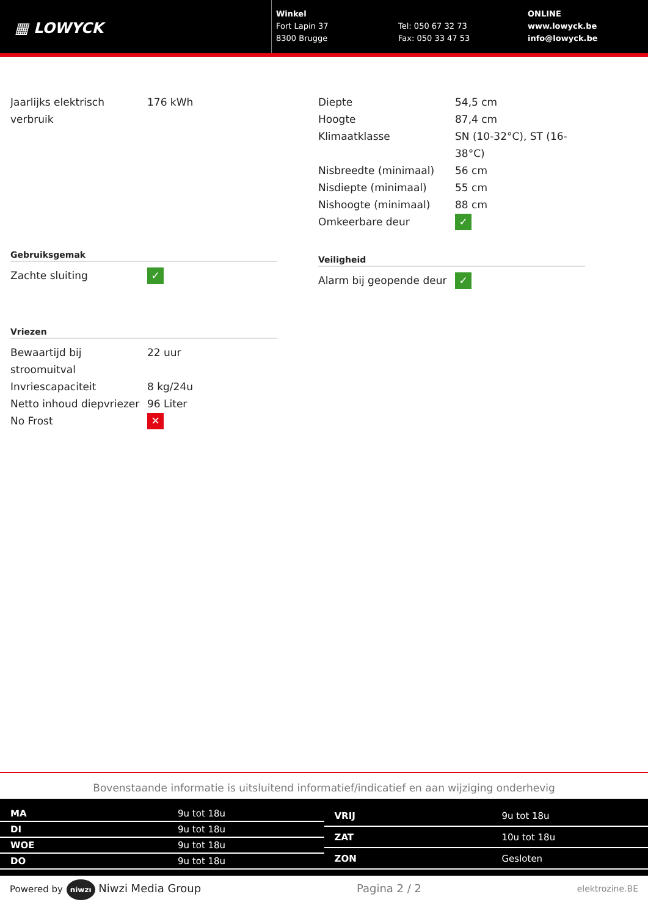▦ LOWYCK
Winkel
Fort Lapin 37
8300 Brugge
Tel: 050 67 32 73
Fax: 050 33 47 53
ONLINE
www.lowyck.be
info@lowyck.be
| Jaarlijks elektrisch verbruik | 176 kWh |
Gebruiksgemak
| Zachte sluiting | ✓ |
Vriezen
| Bewaartijd bij stroomuitval | 22 uur |
| Invriescapaciteit | 8 kg/24u |
| Netto inhoud diepvriezer | 96 Liter |
| No Frost | ✕ |
| Diepte | 54,5 cm |
| Hoogte | 87,4 cm |
| Klimaatklasse | SN (10-32°C), ST (16-38°C) |
| Nisbreedte (minimaal) | 56 cm |
| Nisdiepte (minimaal) | 55 cm |
| Nishoogte (minimaal) | 88 cm |
| Omkeerbare deur | ✓ |
Veiligheid
| Alarm bij geopende deur | ✓ |
Bovenstaande informatie is uitsluitend informatief/indicatief en aan wijziging onderhevig
| MA | 9u tot 18u |
| DI | 9u tot 18u |
| WOE | 9u tot 18u |
| DO | 9u tot 18u |
| VRIJ | 9u tot 18u |
| ZAT | 10u tot 18u |
| ZON | Gesloten |
Powered by niwzı Niwzi Media Group Pagina 2 / 2 elektrozine.BE